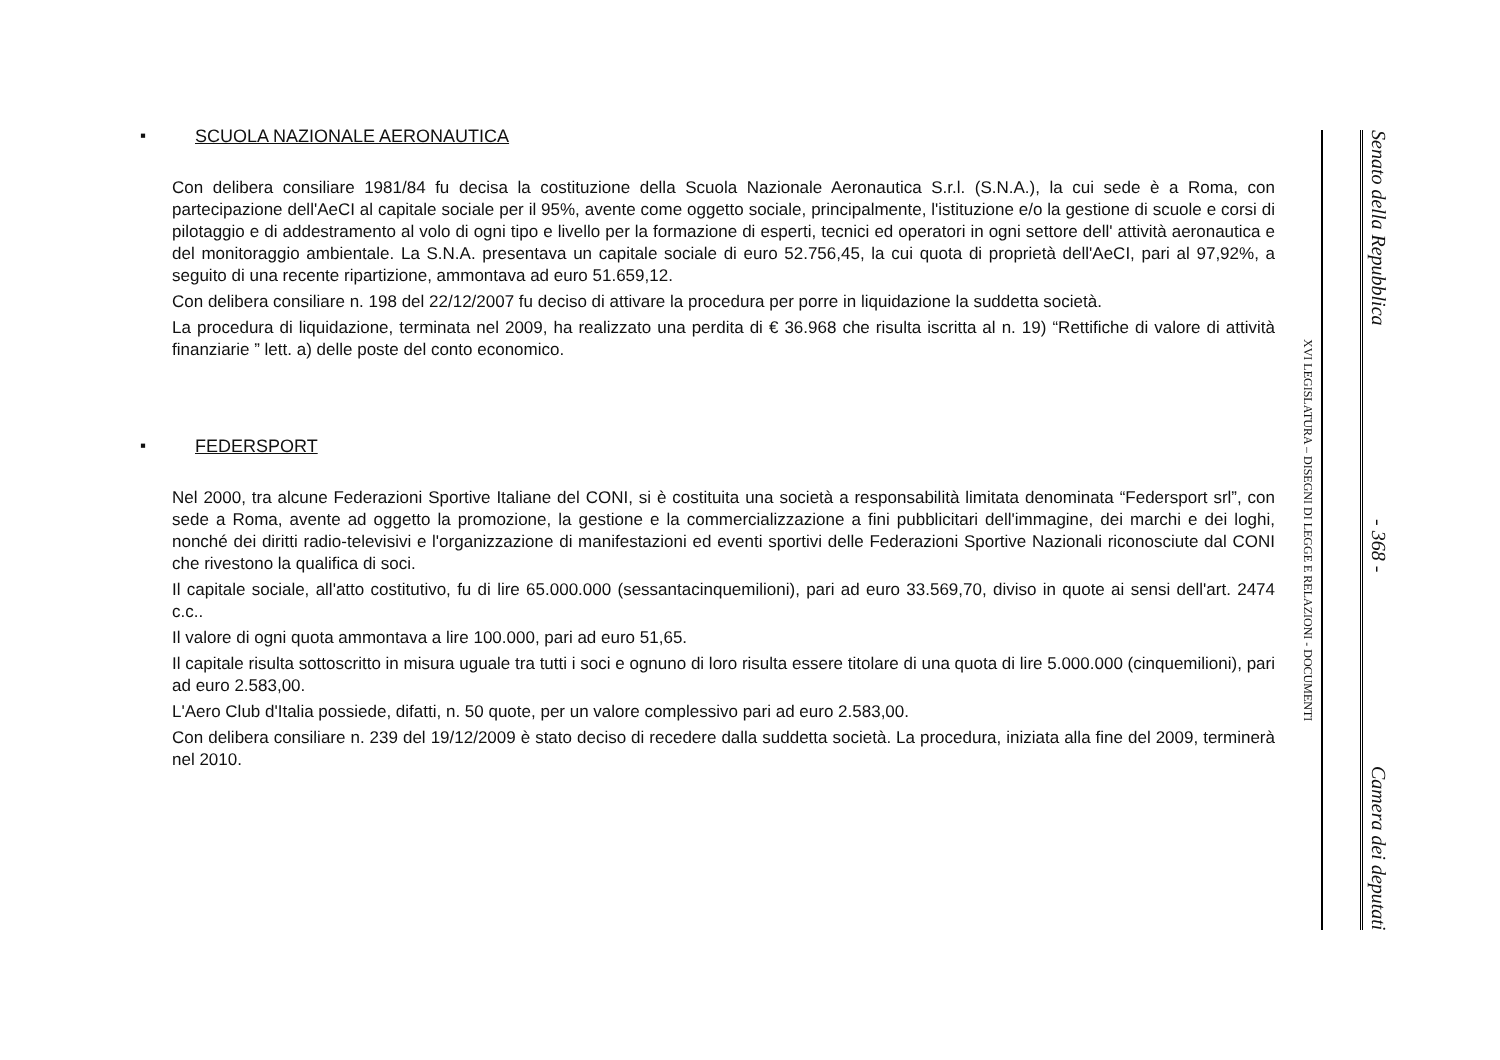▪ SCUOLA NAZIONALE AERONAUTICA
Con delibera consiliare 1981/84 fu decisa la costituzione della Scuola Nazionale Aeronautica S.r.l. (S.N.A.), la cui sede è a Roma, con partecipazione dell'AeCI al capitale sociale per il 95%, avente come oggetto sociale, principalmente, l'istituzione e/o la gestione di scuole e corsi di pilotaggio e di addestramento al volo di ogni tipo e livello per la formazione di esperti, tecnici ed operatori in ogni settore dell' attività aeronautica e del monitoraggio ambientale. La S.N.A. presentava un capitale sociale di euro 52.756,45, la cui quota di proprietà dell'AeCI, pari al 97,92%, a seguito di una recente ripartizione, ammontava ad euro 51.659,12.
Con delibera consiliare n. 198 del 22/12/2007 fu deciso di attivare la procedura per porre in liquidazione la suddetta società.
La procedura di liquidazione, terminata nel 2009, ha realizzato una perdita di € 36.968 che risulta iscritta al n. 19) “Rettifiche di valore di attività finanziarie ” lett. a) delle poste del conto economico.
▪ FEDERSPORT
Nel 2000, tra alcune Federazioni Sportive Italiane del CONI, si è costituita una società a responsabilità limitata denominata “Federsport srl”, con sede a Roma, avente ad oggetto la promozione, la gestione e la commercializzazione a fini pubblicitari dell'immagine, dei marchi e dei loghi, nonché dei diritti radio-televisivi e l'organizzazione di manifestazioni ed eventi sportivi delle Federazioni Sportive Nazionali riconosciute dal CONI che rivestono la qualifica di soci.
Il capitale sociale, all'atto costitutivo, fu di lire 65.000.000 (sessantacinquemilioni), pari ad euro 33.569,70, diviso in quote ai sensi dell'art. 2474 c.c..
Il valore di ogni quota ammontava a lire 100.000, pari ad euro 51,65.
Il capitale risulta sottoscritto in misura uguale tra tutti i soci e ognuno di loro risulta essere titolare di una quota di lire 5.000.000 (cinquemilioni), pari ad euro 2.583,00.
L'Aero Club d'Italia possiede, difatti, n. 50 quote, per un valore complessivo pari ad euro 2.583,00.
Con delibera consiliare n. 239 del 19/12/2009 è stato deciso di recedere dalla suddetta società. La procedura, iniziata alla fine del 2009, terminerà nel 2010.
Senato della Repubblica - 368 - Camera dei deputati
XVI LEGISLATURA – DISEGNI DI LEGGE E RELAZIONI - DOCUMENTI